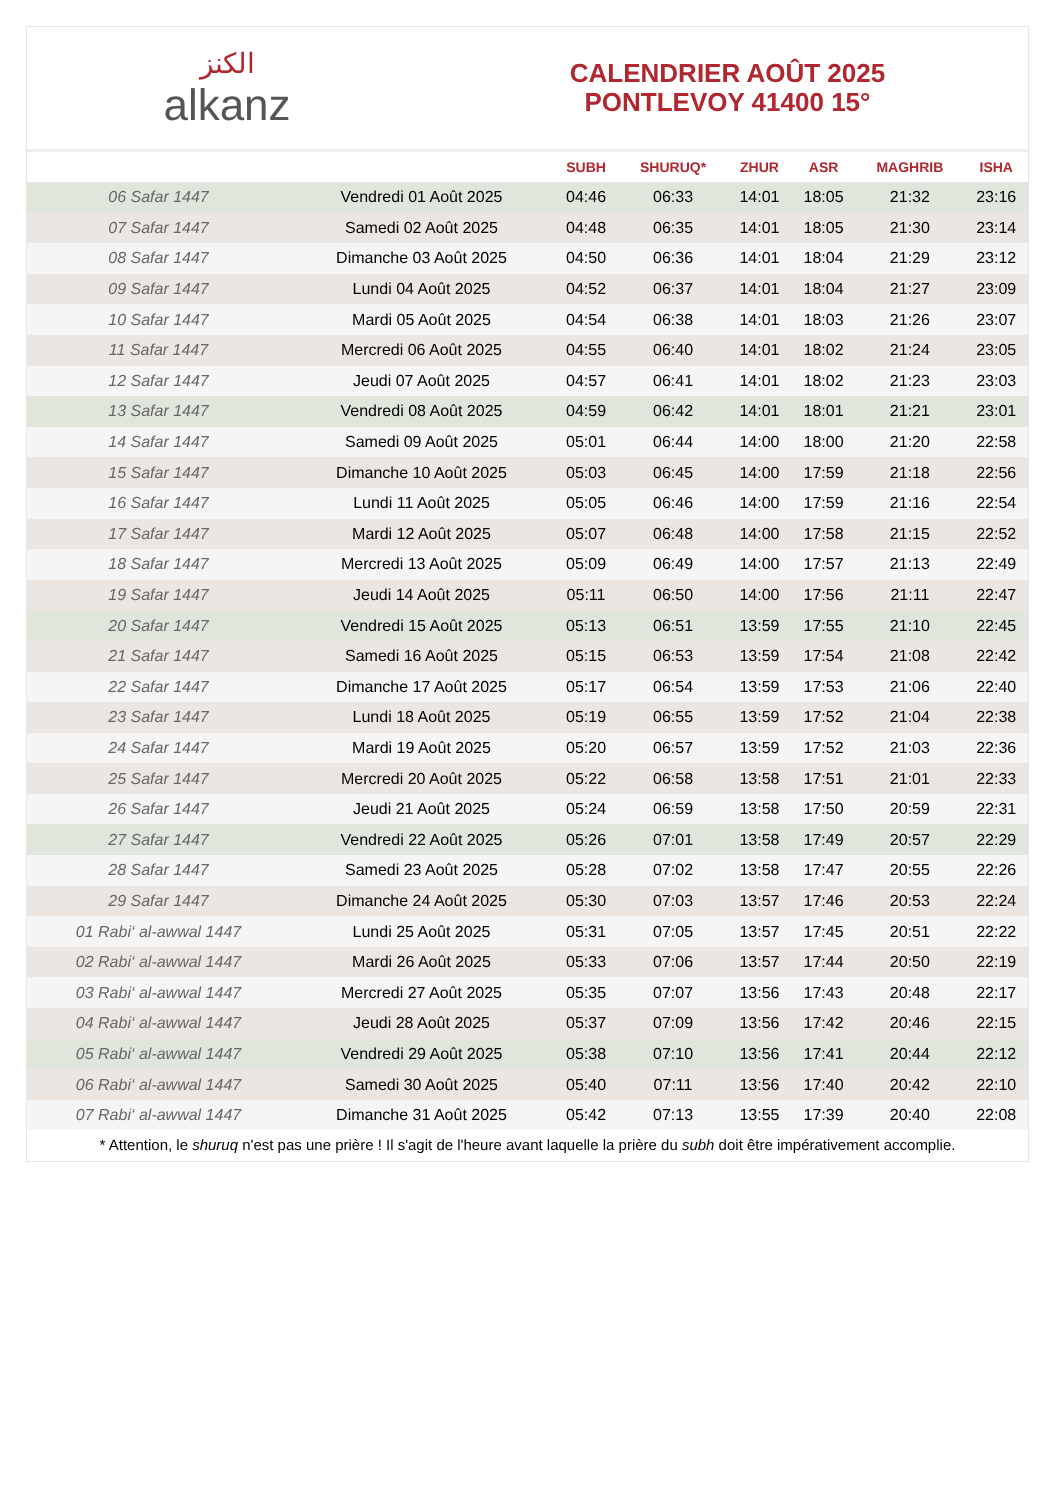الكنز
alkanz
CALENDRIER AOÛT 2025
PONTLEVOY 41400 15°
| | | SUBH | SHURUQ* | ZHUR | ASR | MAGHRIB | ISHA |
| --- | --- | --- | --- | --- | --- | --- | --- |
| 06 Safar 1447 | Vendredi 01 Août 2025 | 04:46 | 06:33 | 14:01 | 18:05 | 21:32 | 23:16 |
| 07 Safar 1447 | Samedi 02 Août 2025 | 04:48 | 06:35 | 14:01 | 18:05 | 21:30 | 23:14 |
| 08 Safar 1447 | Dimanche 03 Août 2025 | 04:50 | 06:36 | 14:01 | 18:04 | 21:29 | 23:12 |
| 09 Safar 1447 | Lundi 04 Août 2025 | 04:52 | 06:37 | 14:01 | 18:04 | 21:27 | 23:09 |
| 10 Safar 1447 | Mardi 05 Août 2025 | 04:54 | 06:38 | 14:01 | 18:03 | 21:26 | 23:07 |
| 11 Safar 1447 | Mercredi 06 Août 2025 | 04:55 | 06:40 | 14:01 | 18:02 | 21:24 | 23:05 |
| 12 Safar 1447 | Jeudi 07 Août 2025 | 04:57 | 06:41 | 14:01 | 18:02 | 21:23 | 23:03 |
| 13 Safar 1447 | Vendredi 08 Août 2025 | 04:59 | 06:42 | 14:01 | 18:01 | 21:21 | 23:01 |
| 14 Safar 1447 | Samedi 09 Août 2025 | 05:01 | 06:44 | 14:00 | 18:00 | 21:20 | 22:58 |
| 15 Safar 1447 | Dimanche 10 Août 2025 | 05:03 | 06:45 | 14:00 | 17:59 | 21:18 | 22:56 |
| 16 Safar 1447 | Lundi 11 Août 2025 | 05:05 | 06:46 | 14:00 | 17:59 | 21:16 | 22:54 |
| 17 Safar 1447 | Mardi 12 Août 2025 | 05:07 | 06:48 | 14:00 | 17:58 | 21:15 | 22:52 |
| 18 Safar 1447 | Mercredi 13 Août 2025 | 05:09 | 06:49 | 14:00 | 17:57 | 21:13 | 22:49 |
| 19 Safar 1447 | Jeudi 14 Août 2025 | 05:11 | 06:50 | 14:00 | 17:56 | 21:11 | 22:47 |
| 20 Safar 1447 | Vendredi 15 Août 2025 | 05:13 | 06:51 | 13:59 | 17:55 | 21:10 | 22:45 |
| 21 Safar 1447 | Samedi 16 Août 2025 | 05:15 | 06:53 | 13:59 | 17:54 | 21:08 | 22:42 |
| 22 Safar 1447 | Dimanche 17 Août 2025 | 05:17 | 06:54 | 13:59 | 17:53 | 21:06 | 22:40 |
| 23 Safar 1447 | Lundi 18 Août 2025 | 05:19 | 06:55 | 13:59 | 17:52 | 21:04 | 22:38 |
| 24 Safar 1447 | Mardi 19 Août 2025 | 05:20 | 06:57 | 13:59 | 17:52 | 21:03 | 22:36 |
| 25 Safar 1447 | Mercredi 20 Août 2025 | 05:22 | 06:58 | 13:58 | 17:51 | 21:01 | 22:33 |
| 26 Safar 1447 | Jeudi 21 Août 2025 | 05:24 | 06:59 | 13:58 | 17:50 | 20:59 | 22:31 |
| 27 Safar 1447 | Vendredi 22 Août 2025 | 05:26 | 07:01 | 13:58 | 17:49 | 20:57 | 22:29 |
| 28 Safar 1447 | Samedi 23 Août 2025 | 05:28 | 07:02 | 13:58 | 17:47 | 20:55 | 22:26 |
| 29 Safar 1447 | Dimanche 24 Août 2025 | 05:30 | 07:03 | 13:57 | 17:46 | 20:53 | 22:24 |
| 01 Rabi‘ al-awwal 1447 | Lundi 25 Août 2025 | 05:31 | 07:05 | 13:57 | 17:45 | 20:51 | 22:22 |
| 02 Rabi‘ al-awwal 1447 | Mardi 26 Août 2025 | 05:33 | 07:06 | 13:57 | 17:44 | 20:50 | 22:19 |
| 03 Rabi‘ al-awwal 1447 | Mercredi 27 Août 2025 | 05:35 | 07:07 | 13:56 | 17:43 | 20:48 | 22:17 |
| 04 Rabi‘ al-awwal 1447 | Jeudi 28 Août 2025 | 05:37 | 07:09 | 13:56 | 17:42 | 20:46 | 22:15 |
| 05 Rabi‘ al-awwal 1447 | Vendredi 29 Août 2025 | 05:38 | 07:10 | 13:56 | 17:41 | 20:44 | 22:12 |
| 06 Rabi‘ al-awwal 1447 | Samedi 30 Août 2025 | 05:40 | 07:11 | 13:56 | 17:40 | 20:42 | 22:10 |
| 07 Rabi‘ al-awwal 1447 | Dimanche 31 Août 2025 | 05:42 | 07:13 | 13:55 | 17:39 | 20:40 | 22:08 |
* Attention, le shuruq n'est pas une prière ! Il s'agit de l'heure avant laquelle la prière du subh doit être impérativement accomplie.